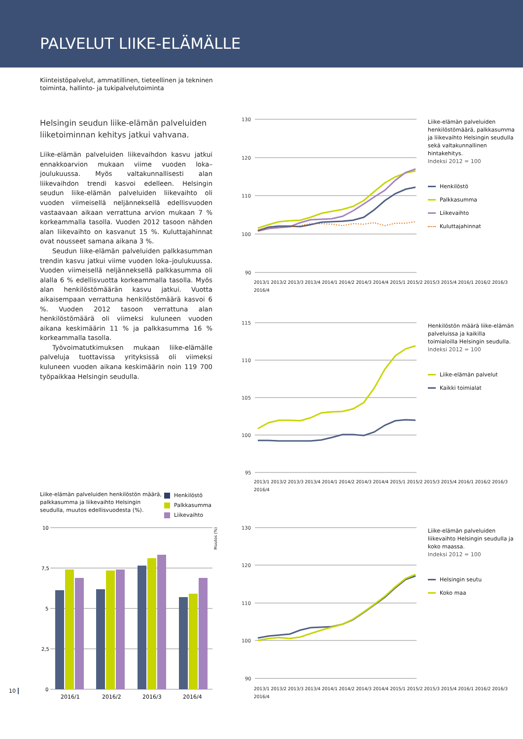PALVELUT LIIKE-ELÄMÄLLE
Kiinteistöpalvelut, ammatillinen, tieteellinen ja tekninen
toiminta, hallinto- ja tukipalvelutoiminta
Helsingin seudun liike-elämän palveluiden liiketoiminnan kehitys jatkui vahvana.
Liike-elämän palveluiden liikevaihdon kasvu jatkui ennakkoarvion mukaan viime vuoden loka–joulukuussa. Myös valtakunnallisesti alan liikevaihdon trendi kasvoi edelleen. Helsingin seudun liike-elämän palveluiden liikevaihto oli vuoden viimeisellä neljänneksellä edellisvuoden vastaavaan aikaan verrattuna arvion mukaan 7 % korkeammalla tasolla. Vuoden 2012 tasoon nähden alan liikevaihto on kasvanut 15 %. Kuluttajahinnat ovat nousseet samana aikana 3 %.
Seudun liike-elämän palveluiden palkkasumman trendin kasvu jatkui viime vuoden loka–joulukuussa. Vuoden viimeisellä neljänneksellä palkkasumma oli alalla 6 % edellisvuotta korkeammalla tasolla. Myös alan henkilöstömäärän kasvu jatkui. Vuotta aikaisempaan verrattuna henkilöstömäärä kasvoi 6 %. Vuoden 2012 tasoon verrattuna alan henkilöstömäärä oli viimeksi kuluneen vuoden aikana keskimäärin 11 % ja palkkasumma 16 % korkeammalla tasolla.
Työvoimatutkimuksen mukaan liike-elämälle palveluja tuottavissa yrityksissä oli viimeksi kuluneen vuoden aikana keskimäärin noin 119 700 työpaikkaa Helsingin seudulla.
Liike-elämän palveluiden henkilöstön määrä, palkkasumma ja liikevaihto Helsingin seudulla, muutos edellisvuodesta (%).
Henkilöstö
Palkkasumma
Liikevaihto
10
7,5
5
2,5
0
2016/1
2016/2
2016/3
2016/4
Muutos (%)
130
120
110
100
90
Liike-elämän palveluiden henkilöstömäärä, palkkasumma ja liikevaihto Helsingin seudulla sekä valtakunnallinen hintakehitys.
Indeksi 2012 = 100
Henkilöstö
Palkkasumma
Liikevaihto
Kuluttajahinnat
2013/1 2013/2 2013/3 2013/4 2014/1 2014/2 2014/3 2014/4 2015/1 2015/2 2015/3 2015/4 2016/1 2016/2 2016/3 2016/4
115
110
105
100
95
Henkilöstön määrä liike-elämän palveluissa ja kaikilla toimialoilla Helsingin seudulla.
Indeksi 2012 = 100
Liike-elämän palvelut
Kaikki toimialat
2013/1 2013/2 2013/3 2013/4 2014/1 2014/2 2014/3 2014/4 2015/1 2015/2 2015/3 2015/4 2016/1 2016/2 2016/3 2016/4
130
120
110
100
90
Liike-elämän palveluiden liikevaihto Helsingin seudulla ja koko maassa.
Indeksi 2012 = 100
Helsingin seutu
Koko maa
2013/1 2013/2 2013/3 2013/4 2014/1 2014/2 2014/3 2014/4 2015/1 2015/2 2015/3 2015/4 2016/1 2016/2 2016/3 2016/4
10